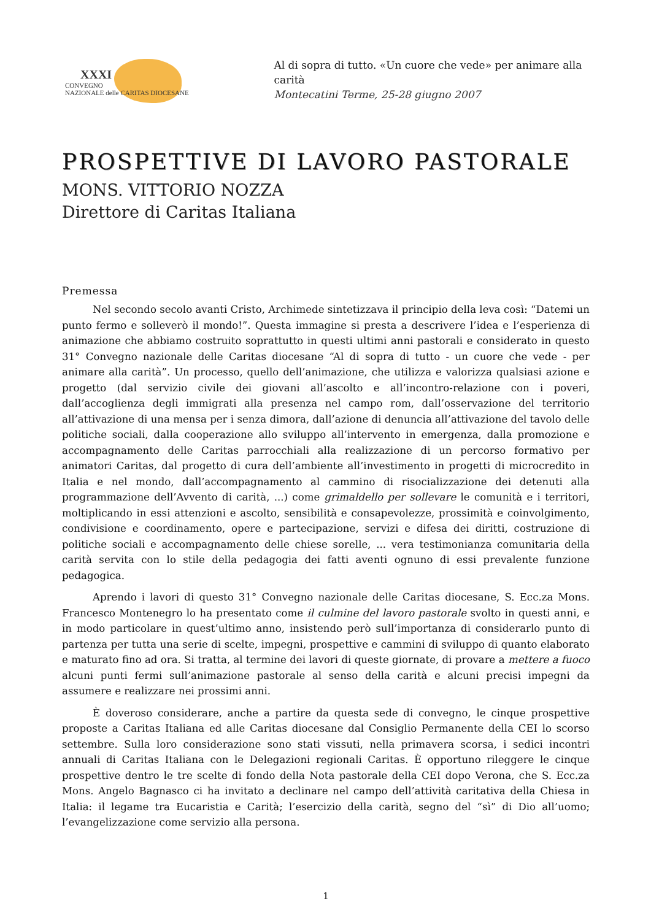XXXI
CONVEGNO
NAZIONALE delle CARITAS DIOCESANE
Al di sopra di tutto. «Un cuore che vede» per animare alla carità
Montecatini Terme, 25-28 giugno 2007
PROSPETTIVE DI LAVORO PASTORALE
MONS. VITTORIO NOZZA
Direttore di Caritas Italiana
Premessa
Nel secondo secolo avanti Cristo, Archimede sintetizzava il principio della leva così: “Datemi un punto fermo e solleverò il mondo!”. Questa immagine si presta a descrivere l’idea e l’esperienza di animazione che abbiamo costruito soprattutto in questi ultimi anni pastorali e considerato in questo 31° Convegno nazionale delle Caritas diocesane “Al di sopra di tutto - un cuore che vede - per animare alla carità”. Un processo, quello dell’animazione, che utilizza e valorizza qualsiasi azione e progetto (dal servizio civile dei giovani all’ascolto e all’incontro-relazione con i poveri, dall’accoglienza degli immigrati alla presenza nel campo rom, dall’osservazione del territorio all’attivazione di una mensa per i senza dimora, dall’azione di denuncia all’attivazione del tavolo delle politiche sociali, dalla cooperazione allo sviluppo all’intervento in emergenza, dalla promozione e accompagnamento delle Caritas parrocchiali alla realizzazione di un percorso formativo per animatori Caritas, dal progetto di cura dell’ambiente all’investimento in progetti di microcredito in Italia e nel mondo, dall’accompagnamento al cammino di risocializzazione dei detenuti alla programmazione dell’Avvento di carità, ...) come grimaldello per sollevare le comunità e i territori, moltiplicando in essi attenzioni e ascolto, sensibilità e consapevolezze, prossimità e coinvolgimento, condivisione e coordinamento, opere e partecipazione, servizi e difesa dei diritti, costruzione di politiche sociali e accompagnamento delle chiese sorelle, ... vera testimonianza comunitaria della carità servita con lo stile della pedagogia dei fatti aventi ognuno di essi prevalente funzione pedagogica.
Aprendo i lavori di questo 31° Convegno nazionale delle Caritas diocesane, S. Ecc.za Mons. Francesco Montenegro lo ha presentato come il culmine del lavoro pastorale svolto in questi anni, e in modo particolare in quest’ultimo anno, insistendo però sull’importanza di considerarlo punto di partenza per tutta una serie di scelte, impegni, prospettive e cammini di sviluppo di quanto elaborato e maturato fino ad ora. Si tratta, al termine dei lavori di queste giornate, di provare a mettere a fuoco alcuni punti fermi sull’animazione pastorale al senso della carità e alcuni precisi impegni da assumere e realizzare nei prossimi anni.
È doveroso considerare, anche a partire da questa sede di convegno, le cinque prospettive proposte a Caritas Italiana ed alle Caritas diocesane dal Consiglio Permanente della CEI lo scorso settembre. Sulla loro considerazione sono stati vissuti, nella primavera scorsa, i sedici incontri annuali di Caritas Italiana con le Delegazioni regionali Caritas. È opportuno rileggere le cinque prospettive dentro le tre scelte di fondo della Nota pastorale della CEI dopo Verona, che S. Ecc.za Mons. Angelo Bagnasco ci ha invitato a declinare nel campo dell’attività caritativa della Chiesa in Italia: il legame tra Eucaristia e Carità; l’esercizio della carità, segno del “sì” di Dio all’uomo; l’evangelizzazione come servizio alla persona.
1